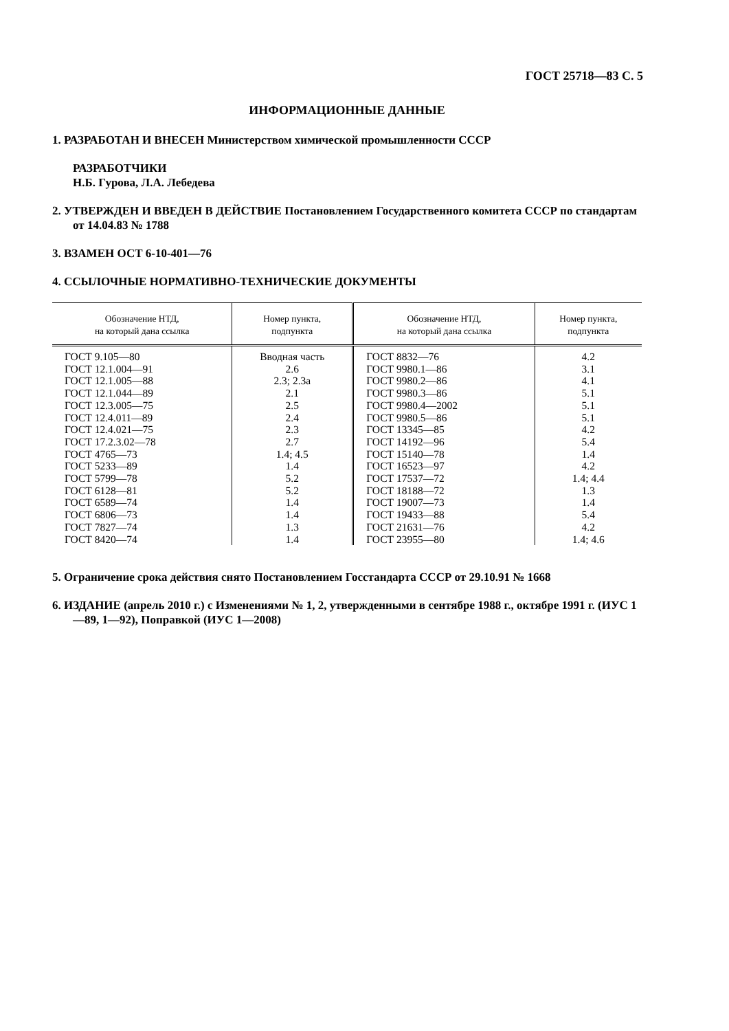ГОСТ 25718—83 С. 5
ИНФОРМАЦИОННЫЕ ДАННЫЕ
1. РАЗРАБОТАН И ВНЕСЕН Министерством химической промышленности СССР
РАЗРАБОТЧИКИ
Н.Б. Гурова, Л.А. Лебедева
2. УТВЕРЖДЕН И ВВЕДЕН В ДЕЙСТВИЕ Постановлением Государственного комитета СССР по стандартам от 14.04.83 № 1788
3. ВЗАМЕН ОСТ 6-10-401—76
4. ССЫЛОЧНЫЕ НОРМАТИВНО-ТЕХНИЧЕСКИЕ ДОКУМЕНТЫ
| Обозначение НТД, на который дана ссылка | Номер пункта, подпункта | Обозначение НТД, на который дана ссылка | Номер пункта, подпункта |
| --- | --- | --- | --- |
| ГОСТ 9.105—80 ГОСТ 12.1.004—91 ГОСТ 12.1.005—88 ГОСТ 12.1.044—89 ГОСТ 12.3.005—75 ГОСТ 12.4.011—89 ГОСТ 12.4.021—75 ГОСТ 17.2.3.02—78 ГОСТ 4765—73 ГОСТ 5233—89 ГОСТ 5799—78 ГОСТ 6128—81 ГОСТ 6589—74 ГОСТ 6806—73 ГОСТ 7827—74 ГОСТ 8420—74 | Вводная часть 2.6 2.3; 2.3а 2.1 2.5 2.4 2.3 2.7 1.4; 4.5 1.4 5.2 5.2 1.4 1.4 1.3 1.4 | ГОСТ 8832—76 ГОСТ 9980.1—86 ГОСТ 9980.2—86 ГОСТ 9980.3—86 ГОСТ 9980.4—2002 ГОСТ 9980.5—86 ГОСТ 13345—85 ГОСТ 14192—96 ГОСТ 15140—78 ГОСТ 16523—97 ГОСТ 17537—72 ГОСТ 18188—72 ГОСТ 19007—73 ГОСТ 19433—88 ГОСТ 21631—76 ГОСТ 23955—80 | 4.2 3.1 4.1 5.1 5.1 5.1 4.2 5.4 1.4 4.2 1.4; 4.4 1.3 1.4 5.4 4.2 1.4; 4.6 |
5. Ограничение срока действия снято Постановлением Госстандарта СССР от 29.10.91 № 1668
6. ИЗДАНИЕ (апрель 2010 г.) с Изменениями № 1, 2, утвержденными в сентябре 1988 г., октябре 1991 г. (ИУС 1—89, 1—92), Поправкой (ИУС 1—2008)